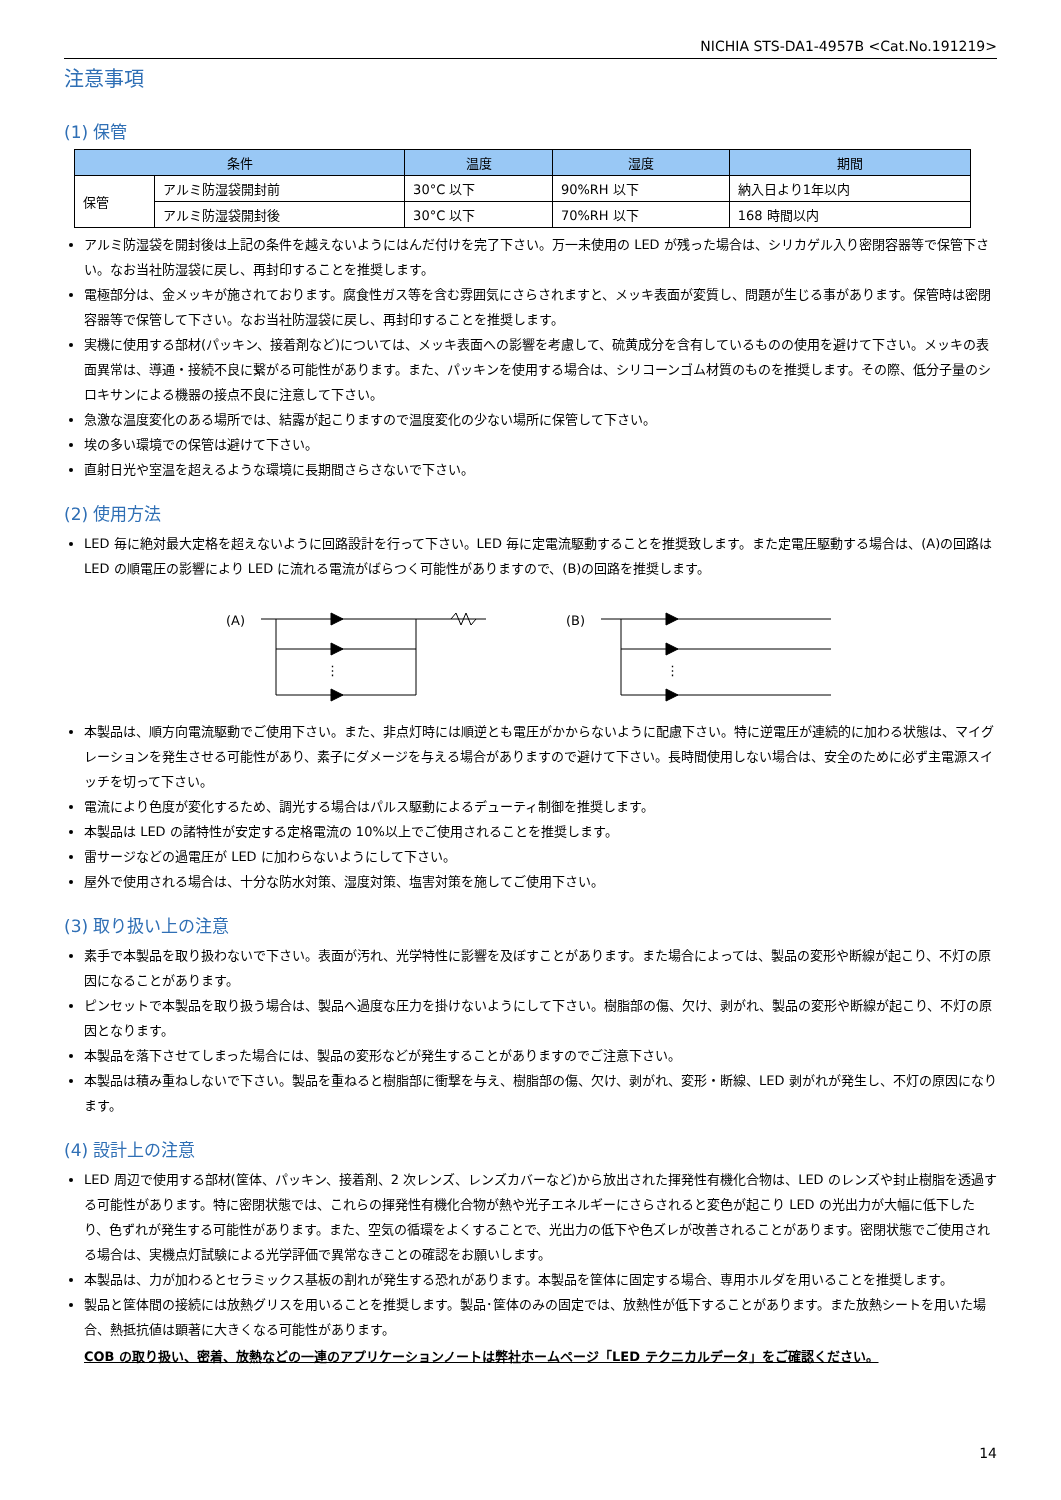NICHIA STS-DA1-4957B <Cat.No.191219>
注意事項
(1) 保管
| 条件 | | 温度 | 湿度 | 期間 |
| --- | --- | --- | --- | --- |
| 保管 | アルミ防湿袋開封前 | 30°C 以下 | 90%RH 以下 | 納入日より1年以内 |
| | アルミ防湿袋開封後 | 30°C 以下 | 70%RH 以下 | 168 時間以内 |
アルミ防湿袋を開封後は上記の条件を越えないようにはんだ付けを完了下さい。万一未使用の LED が残った場合は、シリカゲル入り密閉容器等で保管下さい。なお当社防湿袋に戻し、再封印することを推奨します。
電極部分は、金メッキが施されております。腐食性ガス等を含む雰囲気にさらされますと、メッキ表面が変質し、問題が生じる事があります。保管時は密閉容器等で保管して下さい。なお当社防湿袋に戻し、再封印することを推奨します。
実機に使用する部材(パッキン、接着剤など)については、メッキ表面への影響を考慮して、硫黄成分を含有しているものの使用を避けて下さい。メッキの表面異常は、導通・接続不良に繋がる可能性があります。また、パッキンを使用する場合は、シリコーンゴム材質のものを推奨します。その際、低分子量のシロキサンによる機器の接点不良に注意して下さい。
急激な温度変化のある場所では、結露が起こりますので温度変化の少ない場所に保管して下さい。
埃の多い環境での保管は避けて下さい。
直射日光や室温を超えるような環境に長期間さらさないで下さい。
(2) 使用方法
LED 毎に絶対最大定格を超えないように回路設計を行って下さい。LED 毎に定電流駆動することを推奨致します。また定電圧駆動する場合は、(A)の回路は LED の順電圧の影響により LED に流れる電流がばらつく可能性がありますので、(B)の回路を推奨します。
(A)
⋮
(B)
⋮
本製品は、順方向電流駆動でご使用下さい。また、非点灯時には順逆とも電圧がかからないように配慮下さい。特に逆電圧が連続的に加わる状態は、マイグレーションを発生させる可能性があり、素子にダメージを与える場合がありますので避けて下さい。長時間使用しない場合は、安全のために必ず主電源スイッチを切って下さい。
電流により色度が変化するため、調光する場合はパルス駆動によるデューティ制御を推奨します。
本製品は LED の諸特性が安定する定格電流の 10%以上でご使用されることを推奨します。
雷サージなどの過電圧が LED に加わらないようにして下さい。
屋外で使用される場合は、十分な防水対策、湿度対策、塩害対策を施してご使用下さい。
(3) 取り扱い上の注意
素手で本製品を取り扱わないで下さい。表面が汚れ、光学特性に影響を及ぼすことがあります。また場合によっては、製品の変形や断線が起こり、不灯の原因になることがあります。
ピンセットで本製品を取り扱う場合は、製品へ過度な圧力を掛けないようにして下さい。樹脂部の傷、欠け、剥がれ、製品の変形や断線が起こり、不灯の原因となります。
本製品を落下させてしまった場合には、製品の変形などが発生することがありますのでご注意下さい。
本製品は積み重ねしないで下さい。製品を重ねると樹脂部に衝撃を与え、樹脂部の傷、欠け、剥がれ、変形・断線、LED 剥がれが発生し、不灯の原因になります。
(4) 設計上の注意
LED 周辺で使用する部材(筐体、パッキン、接着剤、2 次レンズ、レンズカバーなど)から放出された揮発性有機化合物は、LED のレンズや封止樹脂を透過する可能性があります。特に密閉状態では、これらの揮発性有機化合物が熱や光子エネルギーにさらされると変色が起こり LED の光出力が大幅に低下したり、色ずれが発生する可能性があります。また、空気の循環をよくすることで、光出力の低下や色ズレが改善されることがあります。密閉状態でご使用される場合は、実機点灯試験による光学評価で異常なきことの確認をお願いします。
本製品は、力が加わるとセラミックス基板の割れが発生する恐れがあります。本製品を筐体に固定する場合、専用ホルダを用いることを推奨します。
製品と筐体間の接続には放熱グリスを用いることを推奨します。製品･筐体のみの固定では、放熱性が低下することがあります。また放熱シートを用いた場合、熱抵抗値は顕著に大きくなる可能性があります。
COB の取り扱い、密着、放熱などの一連のアプリケーションノートは弊社ホームページ「LED テクニカルデータ」をご確認ください。
14